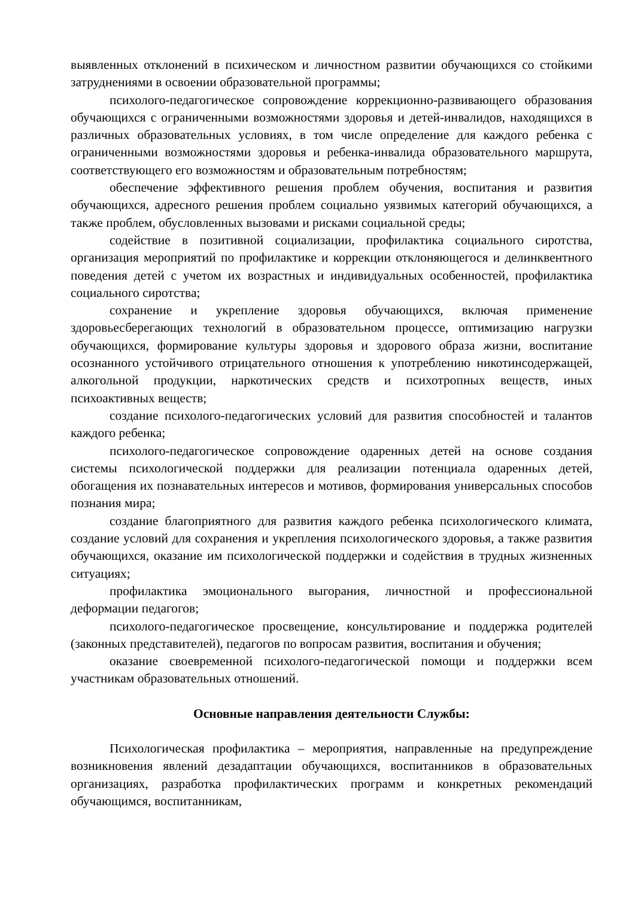выявленных отклонений в психическом и личностном развитии обучающихся со стойкими затруднениями в освоении образовательной программы;
психолого-педагогическое сопровождение коррекционно-развивающего образования обучающихся с ограниченными возможностями здоровья и детей-инвалидов, находящихся в различных образовательных условиях, в том числе определение для каждого ребенка с ограниченными возможностями здоровья и ребенка-инвалида образовательного маршрута, соответствующего его возможностям и образовательным потребностям;
обеспечение эффективного решения проблем обучения, воспитания и развития обучающихся, адресного решения проблем социально уязвимых категорий обучающихся, а также проблем, обусловленных вызовами и рисками социальной среды;
содействие в позитивной социализации, профилактика социального сиротства, организация мероприятий по профилактике и коррекции отклоняющегося и делинквентного поведения детей с учетом их возрастных и индивидуальных особенностей, профилактика социального сиротства;
сохранение и укрепление здоровья обучающихся, включая применение здоровьесберегающих технологий в образовательном процессе, оптимизацию нагрузки обучающихся, формирование культуры здоровья и здорового образа жизни, воспитание осознанного устойчивого отрицательного отношения к употреблению никотинсодержащей, алкогольной продукции, наркотических средств и психотропных веществ, иных психоактивных веществ;
создание психолого-педагогических условий для развития способностей и талантов каждого ребенка;
психолого-педагогическое сопровождение одаренных детей на основе создания системы психологической поддержки для реализации потенциала одаренных детей, обогащения их познавательных интересов и мотивов, формирования универсальных способов познания мира;
создание благоприятного для развития каждого ребенка психологического климата, создание условий для сохранения и укрепления психологического здоровья, а также развития обучающихся, оказание им психологической поддержки и содействия в трудных жизненных ситуациях;
профилактика эмоционального выгорания, личностной и профессиональной деформации педагогов;
психолого-педагогическое просвещение, консультирование и поддержка родителей (законных представителей), педагогов по вопросам развития, воспитания и обучения;
оказание своевременной психолого-педагогической помощи и поддержки всем участникам образовательных отношений.
Основные направления деятельности Службы:
Психологическая профилактика – мероприятия, направленные на предупреждение возникновения явлений дезадаптации обучающихся, воспитанников в образовательных организациях, разработка профилактических программ и конкретных рекомендаций обучающимся, воспитанникам,